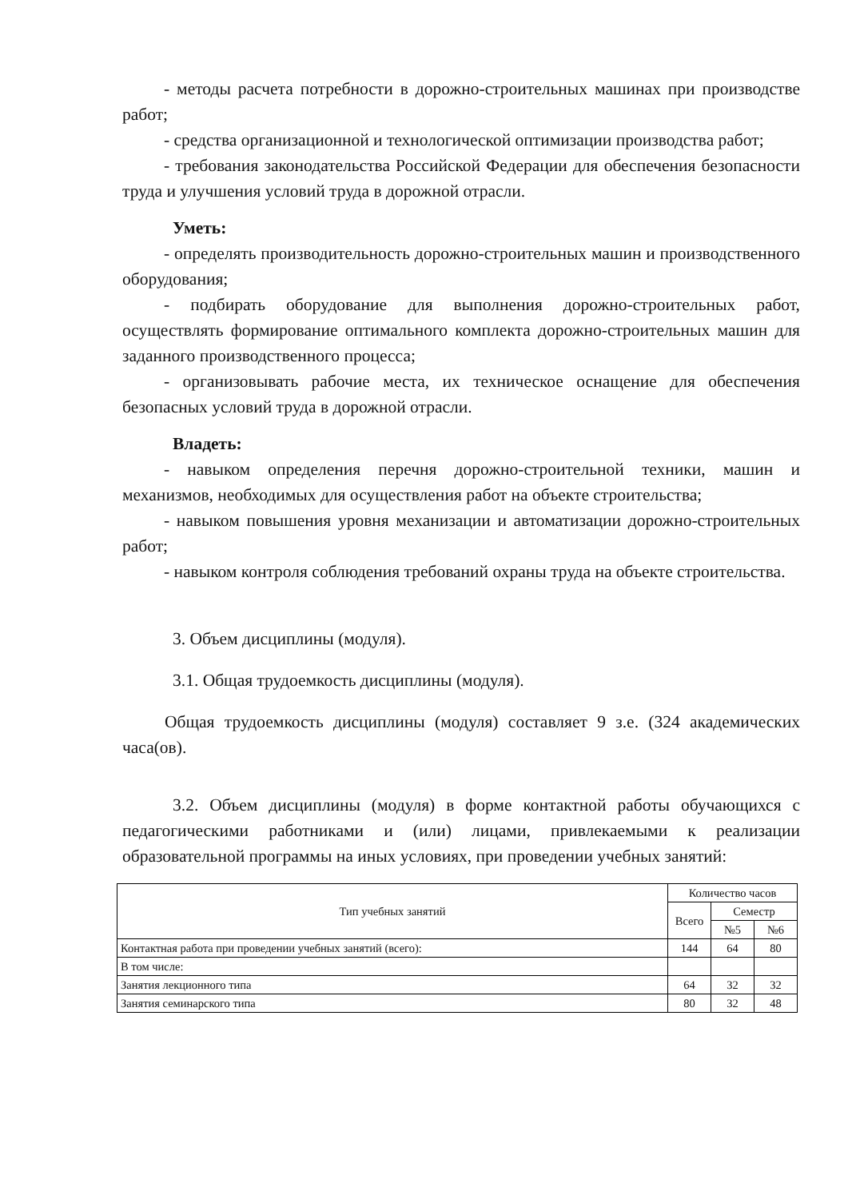- методы расчета потребности в дорожно-строительных машинах при производстве работ;
- средства организационной и технологической оптимизации производства работ;
- требования законодательства Российской Федерации для обеспечения безопасности труда и улучшения условий труда в дорожной отрасли.
Уметь:
- определять производительность дорожно-строительных машин и производственного оборудования;
- подбирать оборудование для выполнения дорожно-строительных работ, осуществлять формирование оптимального комплекта дорожно-строительных машин для заданного производственного процесса;
- организовывать рабочие места, их техническое оснащение для обеспечения безопасных условий труда в дорожной отрасли.
Владеть:
- навыком определения перечня дорожно-строительной техники, машин и механизмов, необходимых для осуществления работ на объекте строительства;
- навыком повышения уровня механизации и автоматизации дорожно-строительных работ;
- навыком контроля соблюдения требований охраны труда на объекте строительства.
3. Объем дисциплины (модуля).
3.1. Общая трудоемкость дисциплины (модуля).
Общая трудоемкость дисциплины (модуля) составляет 9 з.е. (324 академических часа(ов).
3.2. Объем дисциплины (модуля) в форме контактной работы обучающихся с педагогическими работниками и (или) лицами, привлекаемыми к реализации образовательной программы на иных условиях, при проведении учебных занятий:
| Тип учебных занятий | Количество часов | | |
| --- | --- | --- | --- |
| | Всего | Семестр | |
| | | №5 | №6 |
| Контактная работа при проведении учебных занятий (всего): | 144 | 64 | 80 |
| В том числе: | | | |
| Занятия лекционного типа | 64 | 32 | 32 |
| Занятия семинарского типа | 80 | 32 | 48 |